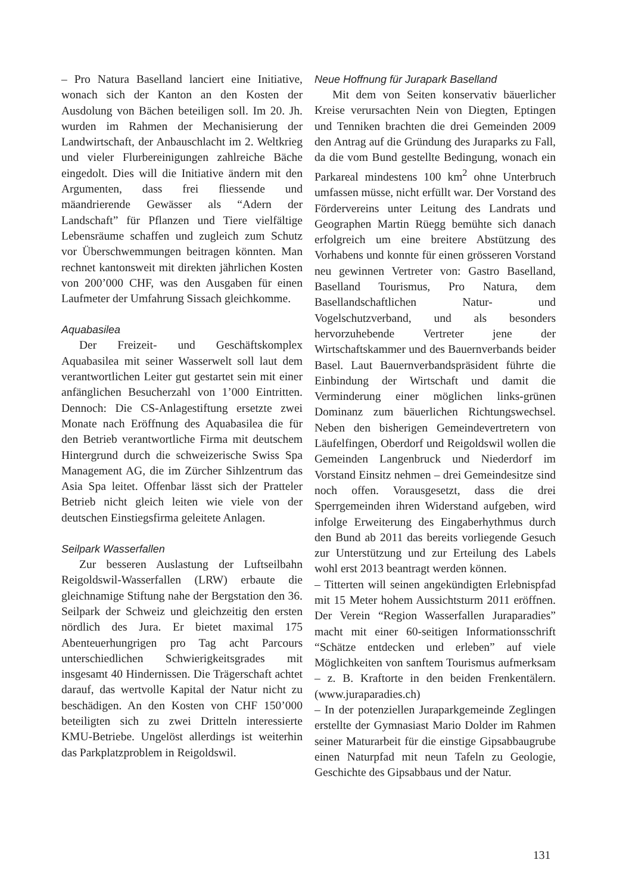– Pro Natura Baselland lanciert eine Initiative, wonach sich der Kanton an den Kosten der Ausdolung von Bächen beteiligen soll. Im 20. Jh. wurden im Rahmen der Mechanisierung der Landwirtschaft, der Anbauschlacht im 2. Weltkrieg und vieler Flurbereinigungen zahlreiche Bäche eingedolt. Dies will die Initiative ändern mit den Argumenten, dass frei fliessende und mäandrierende Gewässer als “Adern der Landschaft” für Pflanzen und Tiere vielfältige Lebensräume schaffen und zugleich zum Schutz vor Überschwemmungen beitragen könnten. Man rechnet kantonsweit mit direkten jährlichen Kosten von 200’000 CHF, was den Ausgaben für einen Laufmeter der Umfahrung Sissach gleichkomme.
Aquabasilea
Der Freizeit- und Geschäftskomplex Aquabasilea mit seiner Wasserwelt soll laut dem verantwortlichen Leiter gut gestartet sein mit einer anfänglichen Besucherzahl von 1’000 Eintritten. Dennoch: Die CS-Anlagestiftung ersetzte zwei Monate nach Eröffnung des Aquabasilea die für den Betrieb verantwortliche Firma mit deutschem Hintergrund durch die schweizerische Swiss Spa Management AG, die im Zürcher Sihlzentrum das Asia Spa leitet. Offenbar lässt sich der Pratteler Betrieb nicht gleich leiten wie viele von der deutschen Einstiegsfirma geleitete Anlagen.
Seilpark Wasserfallen
Zur besseren Auslastung der Luftseilbahn Reigoldswil-Wasserfallen (LRW) erbaute die gleichnamige Stiftung nahe der Bergstation den 36. Seilpark der Schweiz und gleichzeitig den ersten nördlich des Jura. Er bietet maximal 175 Abenteuerhungrigen pro Tag acht Parcours unterschiedlichen Schwierigkeitsgrades mit insgesamt 40 Hindernissen. Die Trägerschaft achtet darauf, das wertvolle Kapital der Natur nicht zu beschädigen. An den Kosten von CHF 150’000 beteiligten sich zu zwei Dritteln interessierte KMU-Betriebe. Ungelöst allerdings ist weiterhin das Parkplatzproblem in Reigoldswil.
Neue Hoffnung für Jurapark Baselland
Mit dem von Seiten konservativ bäuerlicher Kreise verursachten Nein von Diegten, Eptingen und Tenniken brachten die drei Gemeinden 2009 den Antrag auf die Gründung des Juraparks zu Fall, da die vom Bund gestellte Bedingung, wonach ein Parkareal mindestens 100 km<sup>2</sup> ohne Unterbruch umfassen müsse, nicht erfüllt war. Der Vorstand des Fördervereins unter Leitung des Landrats und Geographen Martin Rüegg bemühte sich danach erfolgreich um eine breitere Abstützung des Vorhabens und konnte für einen grösseren Vorstand neu gewinnen Vertreter von: Gastro Baselland, Baselland Tourismus, Pro Natura, dem Basellandschaftlichen Natur- und Vogelschutzverband, und als besonders hervorzuhebende Vertreter jene der Wirtschaftskammer und des Bauernverbands beider Basel. Laut Bauernverbandspräsident führte die Einbindung der Wirtschaft und damit die Verminderung einer möglichen links-grünen Dominanz zum bäuerlichen Richtungswechsel. Neben den bisherigen Gemeindevertretern von Läufelfingen, Oberdorf und Reigoldswil wollen die Gemeinden Langenbruck und Niederdorf im Vorstand Einsitz nehmen – drei Gemeindesitze sind noch offen. Vorausgesetzt, dass die drei Sperrgemeinden ihren Widerstand aufgeben, wird infolge Erweiterung des Eingaberhythmus durch den Bund ab 2011 das bereits vorliegende Gesuch zur Unterstützung und zur Erteilung des Labels wohl erst 2013 beantragt werden können.
– Titterten will seinen angekündigten Erlebnispfad mit 15 Meter hohem Aussichtsturm 2011 eröffnen. Der Verein “Region Wasserfallen Juraparadies” macht mit einer 60-seitigen Informationsschrift “Schätze entdecken und erleben” auf viele Möglichkeiten von sanftem Tourismus aufmerksam – z. B. Kraftorte in den beiden Frenkentälern. (www.juraparadies.ch)
– In der potenziellen Juraparkgemeinde Zeglingen erstellte der Gymnasiast Mario Dolder im Rahmen seiner Maturarbeit für die einstige Gipsabbaugrube einen Naturpfad mit neun Tafeln zu Geologie, Geschichte des Gipsabbaus und der Natur.
131